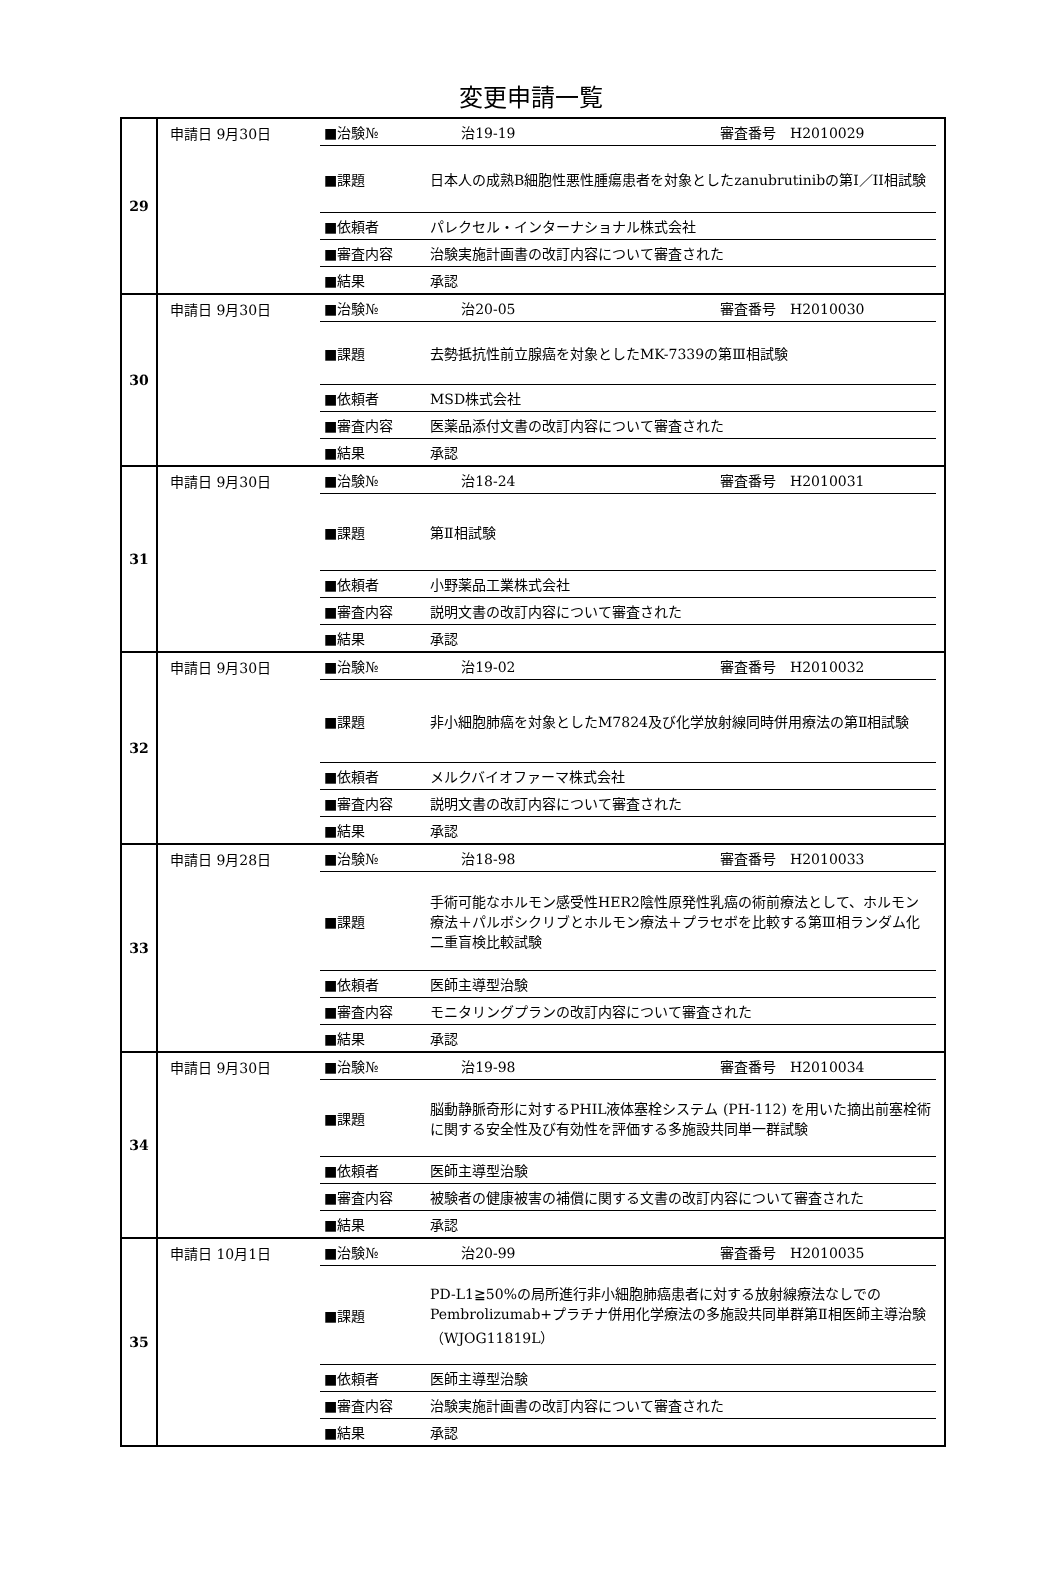変更申請一覧
| 29 | 申請日 9月30日 / ■治験№ / 治19-19 審査番号 H2010029 / / ■課題 / 日本人の成熟B細胞性悪性腫瘍患者を対象としたzanubrutinibの第I／II相試験 / / ■依頼者 / パレクセル・インターナショナル株式会社 / / ■審査内容 / 治験実施計画書の改訂内容について審査された / / ■結果 / 承認 / |
| 30 | 申請日 9月30日 / ■治験№ / 治20-05 審査番号 H2010030 / / ■課題 / 去勢抵抗性前立腺癌を対象としたMK-7339の第Ⅲ相試験 / / ■依頼者 / MSD株式会社 / / ■審査内容 / 医薬品添付文書の改訂内容について審査された / / ■結果 / 承認 / |
| 31 | 申請日 9月30日 / ■治験№ / 治18-24 審査番号 H2010031 / / ■課題 / 第Ⅱ相試験 / / ■依頼者 / 小野薬品工業株式会社 / / ■審査内容 / 説明文書の改訂内容について審査された / / ■結果 / 承認 / |
| 32 | 申請日 9月30日 / ■治験№ / 治19-02 審査番号 H2010032 / / ■課題 / 非小細胞肺癌を対象としたM7824及び化学放射線同時併用療法の第Ⅱ相試験 / / ■依頼者 / メルクバイオファーマ株式会社 / / ■審査内容 / 説明文書の改訂内容について審査された / / ■結果 / 承認 / |
| 33 | 申請日 9月28日 / ■治験№ / 治18-98 審査番号 H2010033 / / ■課題 / 手術可能なホルモン感受性HER2陰性原発性乳癌の術前療法として、ホルモン療法＋パルボシクリブとホルモン療法＋プラセボを比較する第Ⅲ相ランダム化二重盲検比較試験 / / ■依頼者 / 医師主導型治験 / / ■審査内容 / モニタリングプランの改訂内容について審査された / / ■結果 / 承認 / |
| 34 | 申請日 9月30日 / ■治験№ / 治19-98 審査番号 H2010034 / / ■課題 / 脳動静脈奇形に対するPHIL液体塞栓システム (PH-112) を用いた摘出前塞栓術に関する安全性及び有効性を評価する多施設共同単一群試験 / / ■依頼者 / 医師主導型治験 / / ■審査内容 / 被験者の健康被害の補償に関する文書の改訂内容について審査された / / ■結果 / 承認 / |
| 35 | 申請日 10月1日 / ■治験№ / 治20-99 審査番号 H2010035 / / ■課題 / PD-L1≧50%の局所進行非小細胞肺癌患者に対する放射線療法なしでのPembrolizumab+プラチナ併用化学療法の多施設共同単群第Ⅱ相医師主導治験（WJOG11819L） / / ■依頼者 / 医師主導型治験 / / ■審査内容 / 治験実施計画書の改訂内容について審査された / / ■結果 / 承認 / |